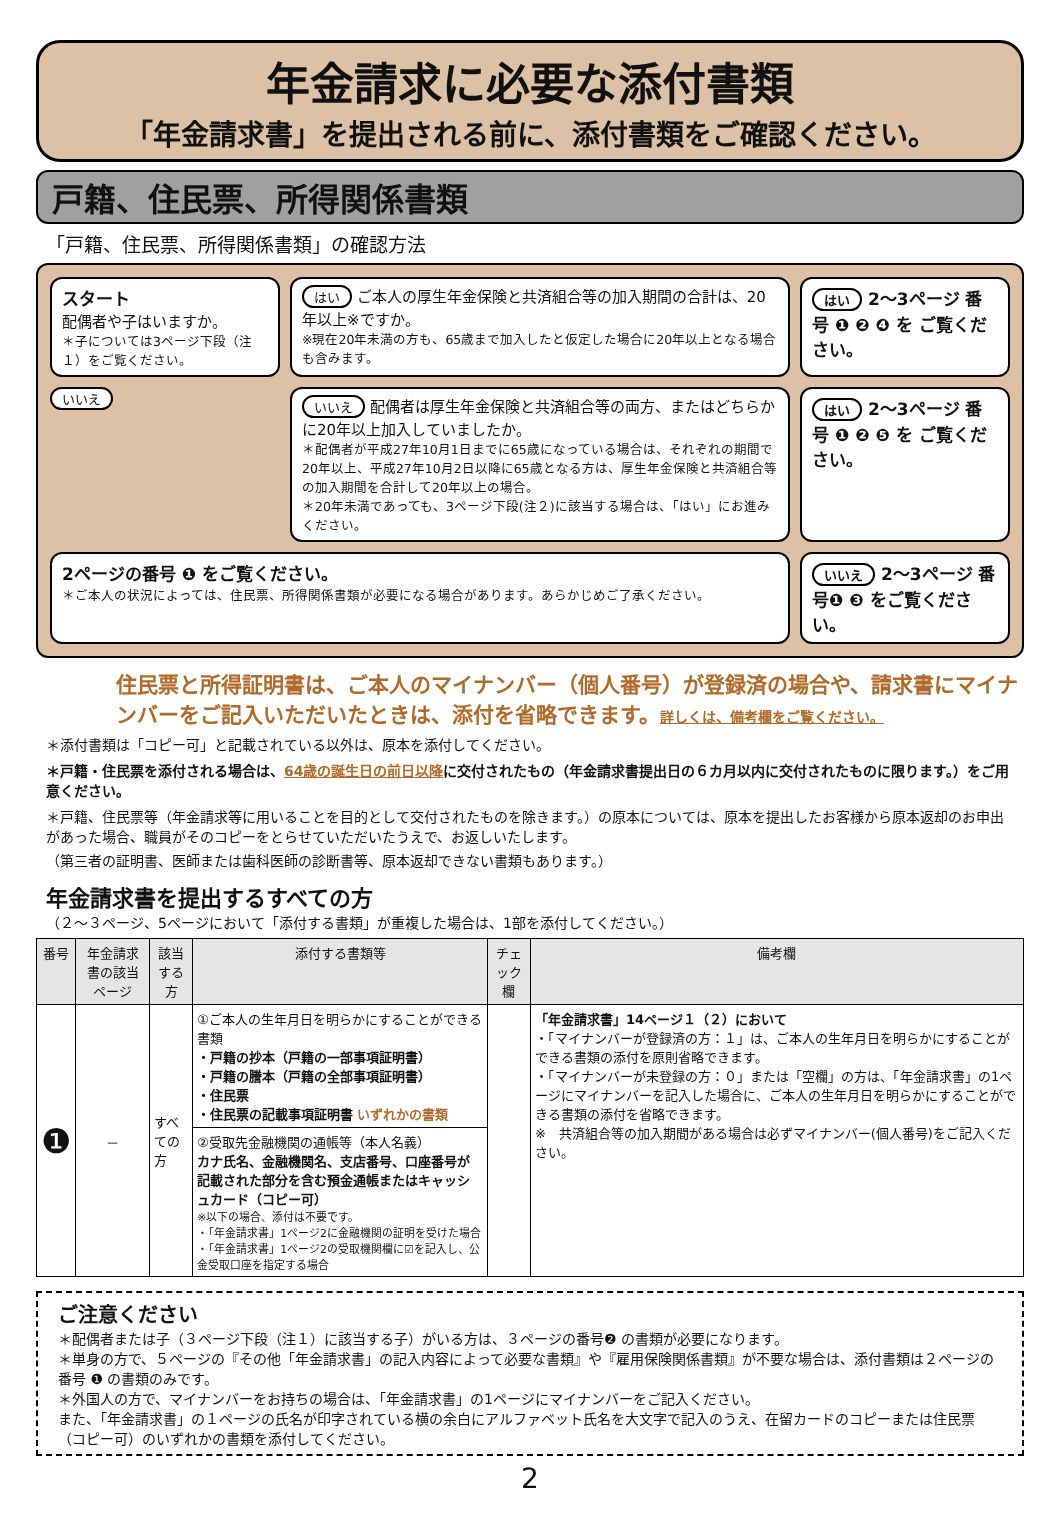年金請求に必要な添付書類
「年金請求書」を提出される前に、添付書類をご確認ください。
戸籍、住民票、所得関係書類
「戸籍、住民票、所得関係書類」の確認方法
スタート
配偶者や子はいますか。
＊子については3ページ下段（注１）をご覧ください。
はい ご本人の厚生年金保険と共済組合等の加入期間の合計は、20年以上※ですか。
※現在20年未満の方も、65歳まで加入したと仮定した場合に20年以上となる場合も含みます。
はい 2～3ページ 番号 ❶ ❷ ❹ を ご覧ください。
いいえ
いいえ 配偶者は厚生年金保険と共済組合等の両方、またはどちらかに20年以上加入していましたか。
＊配偶者が平成27年10月1日までに65歳になっている場合は、それぞれの期間で20年以上、平成27年10月2日以降に65歳となる方は、厚生年金保険と共済組合等の加入期間を合計して20年以上の場合。
＊20年未満であっても、3ページ下段(注２)に該当する場合は、「はい」にお進みください。
はい 2～3ページ 番号 ❶ ❷ ❺ を ご覧ください。
2ページの番号 ❶ をご覧ください。
＊ご本人の状況によっては、住民票、所得関係書類が必要になる場合があります。あらかじめご了承ください。
いいえ 2～3ページ 番号❶ ❸ をご覧ください。
住民票と所得証明書は、ご本人のマイナンバー（個人番号）が登録済の場合や、請求書にマイナンバーをご記入いただいたときは、添付を省略できます。詳しくは、備考欄をご覧ください。
＊添付書類は「コピー可」と記載されている以外は、原本を添付してください。
＊戸籍・住民票を添付される場合は、64歳の誕生日の前日以降に交付されたもの（年金請求書提出日の６カ月以内に交付されたものに限ります。）をご用意ください。
＊戸籍、住民票等（年金請求等に用いることを目的として交付されたものを除きます。）の原本については、原本を提出したお客様から原本返却のお申出があった場合、職員がそのコピーをとらせていただいたうえで、お返しいたします。
（第三者の証明書、医師または歯科医師の診断書等、原本返却できない書類もあります。）
年金請求書を提出するすべての方
（２～３ページ、5ページにおいて「添付する書類」が重複した場合は、1部を添付してください。）
| 番号 | 年金請求書の該当ページ | 該当する方 | 添付する書類等 | チェック欄 | 備考欄 |
| --- | --- | --- | --- | --- | --- |
| ❶ | － | すべての方 | ①ご本人の生年月日を明らかにすることができる書類 ・戸籍の抄本（戸籍の一部事項証明書） ・戸籍の謄本（戸籍の全部事項証明書） ・住民票 ・住民票の記載事項証明書 いずれかの書類 | | 「年金請求書」14ページ１（２）において ・「マイナンバーが登録済の方：１」は、ご本人の生年月日を明らかにすることができる書類の添付を原則省略できます。 ・「マイナンバーが未登録の方：０」または「空欄」の方は、「年金請求書」の1ページにマイナンバーを記入した場合に、ご本人の生年月日を明らかにすることができる書類の添付を省略できます。 ※ 共済組合等の加入期間がある場合は必ずマイナンバー(個人番号)をご記入ください。 |
| | | | ②受取先金融機関の通帳等（本人名義） カナ氏名、金融機関名、支店番号、口座番号が記載された部分を含む預金通帳またはキャッシュカード（コピー可） ※以下の場合、添付は不要です。 ・「年金請求書」1ページ2に金融機関の証明を受けた場合 ・「年金請求書」1ページ2の受取機関欄に☑を記入し、公金受取口座を指定する場合 | | |
ご注意ください
＊配偶者または子（３ページ下段（注１）に該当する子）がいる方は、３ページの番号❷ の書類が必要になります。
＊単身の方で、５ページの『その他「年金請求書」の記入内容によって必要な書類』や『雇用保険関係書類』が不要な場合は、添付書類は２ページの番号 ❶ の書類のみです。
＊外国人の方で、マイナンバーをお持ちの場合は、「年金請求書」の1ページにマイナンバーをご記入ください。
また、「年金請求書」の１ページの氏名が印字されている横の余白にアルファベット氏名を大文字で記入のうえ、在留カードのコピーまたは住民票（コピー可）のいずれかの書類を添付してください。
2